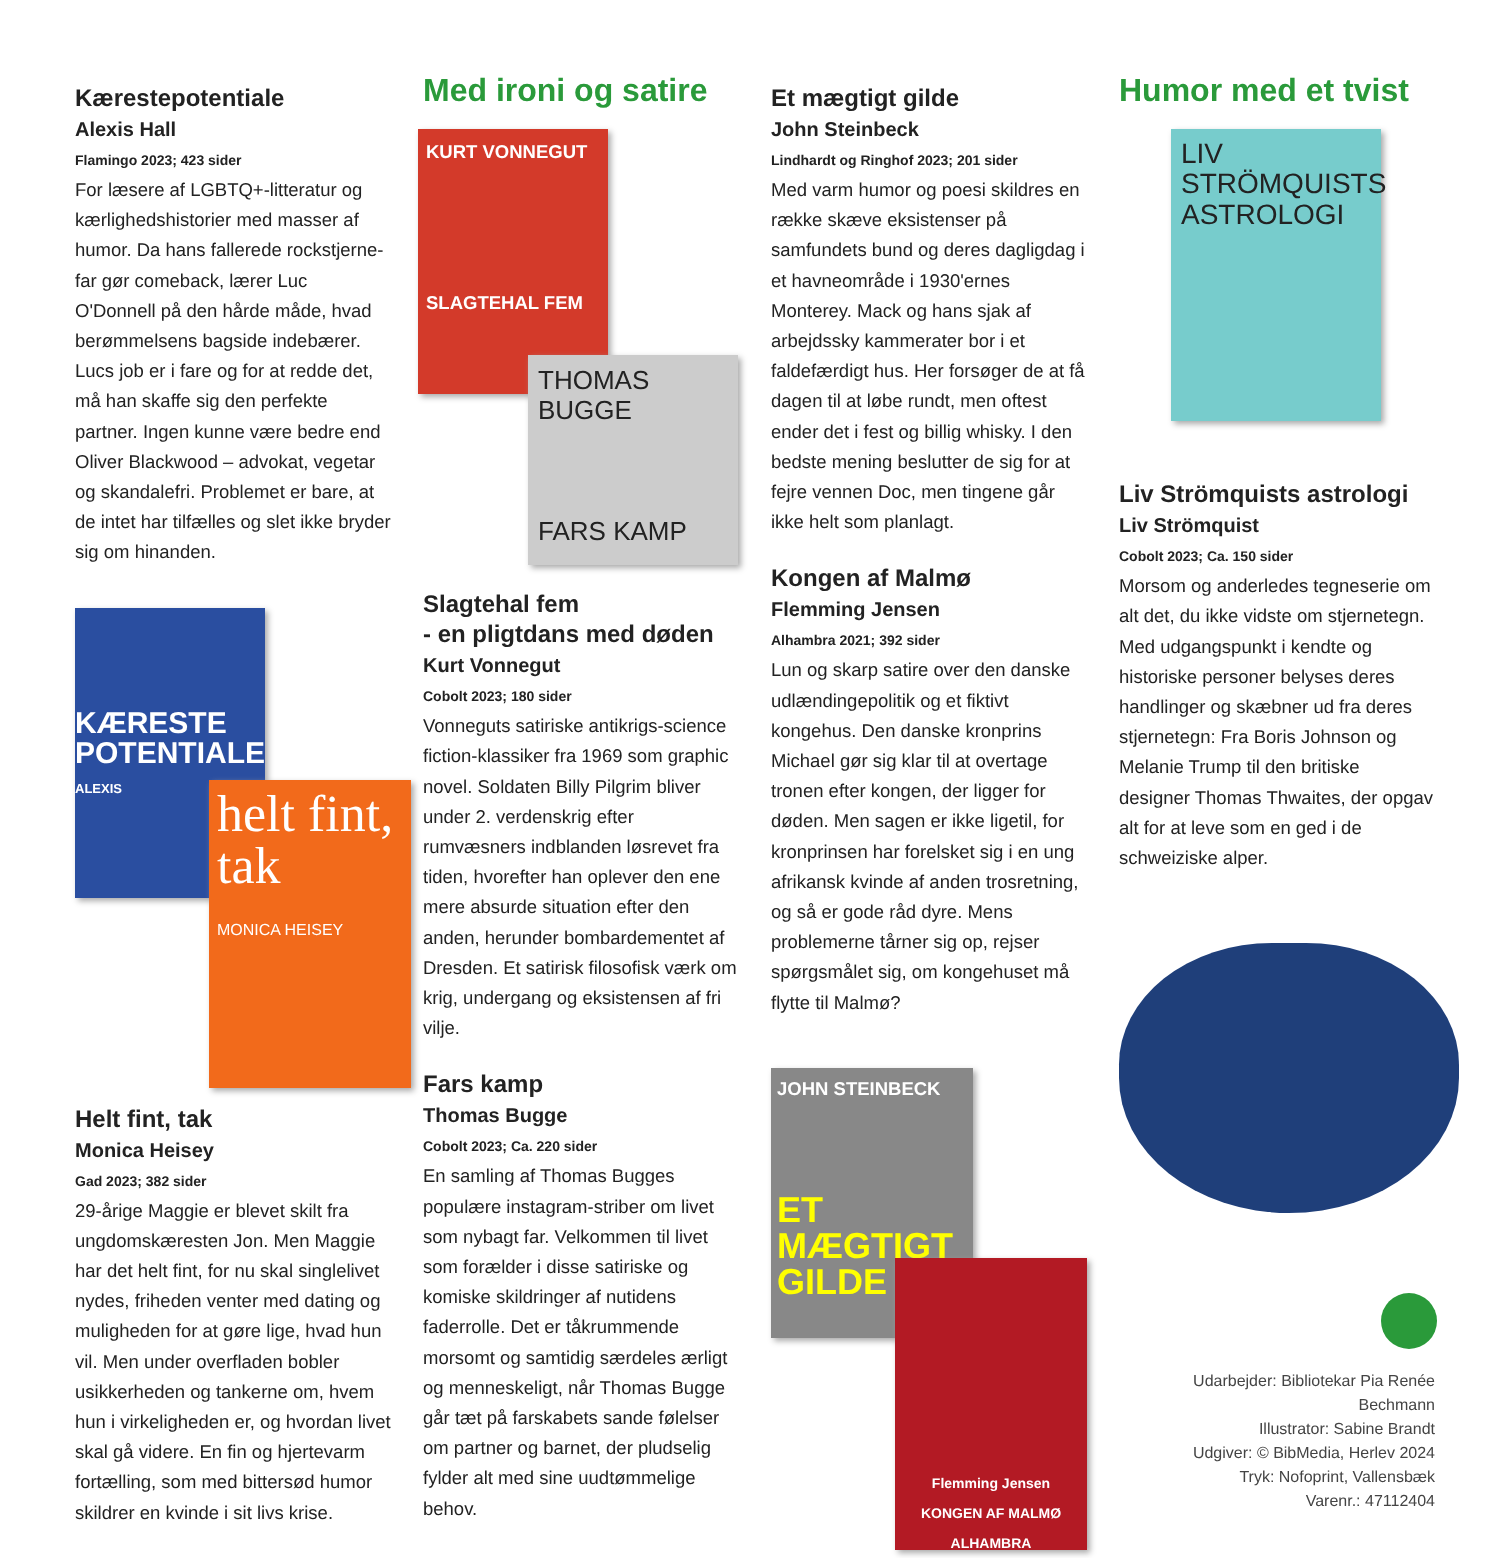Kærestepotentiale
Alexis Hall
Flamingo 2023; 423 sider
For læsere af LGBTQ+-litteratur og kærlighedshistorier med masser af humor. Da hans fallerede rockstjerne-far gør comeback, lærer Luc O'Donnell på den hårde måde, hvad berømmelsens bagside indebærer. Lucs job er i fare og for at redde det, må han skaffe sig den perfekte partner. Ingen kunne være bedre end Oliver Blackwood – advokat, vegetar og skandalefri. Problemet er bare, at de intet har tilfælles og slet ikke bryder sig om hinanden.
KÆRESTE POTENTIALE
ALEXIS
helt fint, tak
MONICA HEISEY
Helt fint, tak
Monica Heisey
Gad 2023; 382 sider
29-årige Maggie er blevet skilt fra ungdomskæresten Jon. Men Maggie har det helt fint, for nu skal singlelivet nydes, friheden venter med dating og muligheden for at gøre lige, hvad hun vil. Men under overfladen bobler usikkerheden og tankerne om, hvem hun i virkeligheden er, og hvordan livet skal gå videre. En fin og hjertevarm fortælling, som med bittersød humor skildrer en kvinde i sit livs krise.
Med ironi og satire
KURT VONNEGUT
SLAGTEHAL FEM
THOMAS BUGGE
FARS KAMP
Slagtehal fem
- en pligtdans med døden
Kurt Vonnegut
Cobolt 2023; 180 sider
Vonneguts satiriske antikrigs-science fiction-klassiker fra 1969 som graphic novel. Soldaten Billy Pilgrim bliver under 2. verdenskrig efter rumvæsners indblanden løsrevet fra tiden, hvorefter han oplever den ene mere absurde situation efter den anden, herunder bombardementet af Dresden. Et satirisk filosofisk værk om krig, undergang og eksistensen af fri vilje.
Fars kamp
Thomas Bugge
Cobolt 2023; Ca. 220 sider
En samling af Thomas Bugges populære instagram-striber om livet som nybagt far. Velkommen til livet som forælder i disse satiriske og komiske skildringer af nutidens faderrolle. Det er tåkrummende morsomt og samtidig særdeles ærligt og menneskeligt, når Thomas Bugge går tæt på farskabets sande følelser om partner og barnet, der pludselig fylder alt med sine uudtømmelige behov.
Et mægtigt gilde
John Steinbeck
Lindhardt og Ringhof 2023; 201 sider
Med varm humor og poesi skildres en række skæve eksistenser på samfundets bund og deres dagligdag i et havneområde i 1930'ernes Monterey. Mack og hans sjak af arbejdssky kammerater bor i et faldefærdigt hus. Her forsøger de at få dagen til at løbe rundt, men oftest ender det i fest og billig whisky. I den bedste mening beslutter de sig for at fejre vennen Doc, men tingene går ikke helt som planlagt.
Kongen af Malmø
Flemming Jensen
Alhambra 2021; 392 sider
Lun og skarp satire over den danske udlændingepolitik og et fiktivt kongehus. Den danske kronprins Michael gør sig klar til at overtage tronen efter kongen, der ligger for døden. Men sagen er ikke ligetil, for kronprinsen har forelsket sig i en ung afrikansk kvinde af anden trosretning, og så er gode råd dyre. Mens problemerne tårner sig op, rejser spørgsmålet sig, om kongehuset må flytte til Malmø?
JOHN STEINBECK
ET MÆGTIGT GILDE
Flemming Jensen
KONGEN AF MALMØ
ALHAMBRA
Humor med et tvist
LIV STRÖMQUISTS ASTROLOGI
Liv Strömquists astrologi
Liv Strömquist
Cobolt 2023; Ca. 150 sider
Morsom og anderledes tegneserie om alt det, du ikke vidste om stjernetegn. Med udgangspunkt i kendte og historiske personer belyses deres handlinger og skæbner ud fra deres stjernetegn: Fra Boris Johnson og Melanie Trump til den britiske designer Thomas Thwaites, der opgav alt for at leve som en ged i de schweiziske alper.
Udarbejder: Bibliotekar Pia Renée Bechmann
Illustrator: Sabine Brandt
Udgiver: © BibMedia, Herlev 2024
Tryk: Nofoprint, Vallensbæk
Varenr.: 47112404